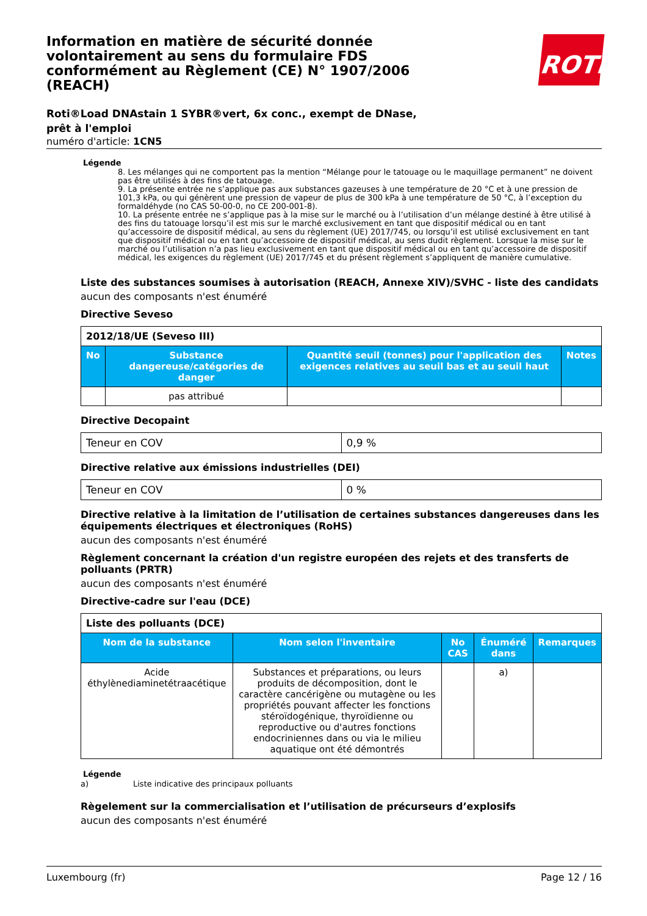Information en matière de sécurité donnée volontairement au sens du formulaire FDS conformément au Règlement (CE) N° 1907/2006 (REACH)
ROTH
Roti®Load DNAstain 1 SYBR®vert, 6x conc., exempt de DNase, prêt à l'emploi
numéro d'article: 1CN5
Légende
8. Les mélanges qui ne comportent pas la mention “Mélange pour le tatouage ou le maquillage permanent” ne doivent pas être utilisés à des fins de tatouage.
9. La présente entrée ne s’applique pas aux substances gazeuses à une température de 20 °C et à une pression de 101,3 kPa, ou qui génèrent une pression de vapeur de plus de 300 kPa à une température de 50 °C, à l’exception du formaldéhyde (no CAS 50-00-0, no CE 200-001-8).
10. La présente entrée ne s’applique pas à la mise sur le marché ou à l’utilisation d’un mélange destiné à être utilisé à des fins du tatouage lorsqu’il est mis sur le marché exclusivement en tant que dispositif médical ou en tant qu’accessoire de dispositif médical, au sens du règlement (UE) 2017/745, ou lorsqu’il est utilisé exclusivement en tant que dispositif médical ou en tant qu’accessoire de dispositif médical, au sens dudit règlement. Lorsque la mise sur le marché ou l’utilisation n’a pas lieu exclusivement en tant que dispositif médical ou en tant qu’accessoire de dispositif médical, les exigences du règlement (UE) 2017/745 et du présent règlement s’appliquent de manière cumulative.
Liste des substances soumises à autorisation (REACH, Annexe XIV)/SVHC - liste des candidats
aucun des composants n'est énuméré
Directive Seveso
| 2012/18/UE (Seveso III) | | | |
| No | Substance dangereuse/catégories de danger | Quantité seuil (tonnes) pour l'application des exigences relatives au seuil bas et au seuil haut | Notes |
| | pas attribué | | |
Directive Decopaint
| Teneur en COV | 0,9 % |
Directive relative aux émissions industrielles (DEI)
| Teneur en COV | 0 % |
Directive relative à la limitation de l’utilisation de certaines substances dangereuses dans les équipements électriques et électroniques (RoHS)
aucun des composants n'est énuméré
Règlement concernant la création d'un registre européen des rejets et des transferts de polluants (PRTR)
aucun des composants n'est énuméré
Directive-cadre sur l'eau (DCE)
| Liste des polluants (DCE) | | | | |
| Nom de la substance | Nom selon l'inventaire | No CAS | Énuméré dans | Remarques |
| Acide éthylènediaminetétraacétique | Substances et préparations, ou leurs produits de décomposition, dont le caractère cancérigène ou mutagène ou les propriétés pouvant affecter les fonctions stéroïdogénique, thyroïdienne ou reproductive ou d'autres fonctions endocriniennes dans ou via le milieu aquatique ont été démontrés | | a) | |
Légende
a) Liste indicative des principaux polluants
Règelement sur la commercialisation et l’utilisation de précurseurs d’explosifs
aucun des composants n'est énuméré
Luxembourg (fr) Page 12 / 16